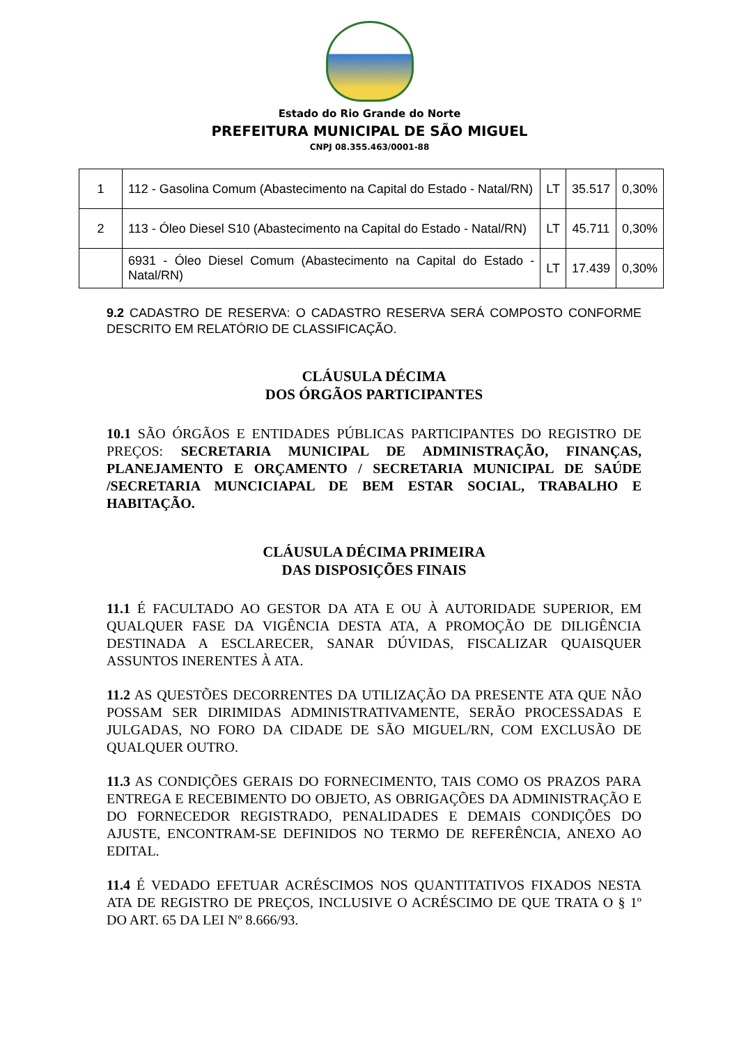Estado do Rio Grande do Norte
PREFEITURA MUNICIPAL DE SÃO MIGUEL
CNPJ 08.355.463/0001-88
| 1 | 112 - Gasolina Comum (Abastecimento na Capital do Estado - Natal/RN) | LT | 35.517 | 0,30% |
| 2 | 113 - Óleo Diesel S10 (Abastecimento na Capital do Estado - Natal/RN) | LT | 45.711 | 0,30% |
| | 6931 - Óleo Diesel Comum (Abastecimento na Capital do Estado - Natal/RN) | LT | 17.439 | 0,30% |
9.2 CADASTRO DE RESERVA: O CADASTRO RESERVA SERÁ COMPOSTO CONFORME DESCRITO EM RELATÓRIO DE CLASSIFICAÇÃO.
CLÁUSULA DÉCIMA
DOS ÓRGÃOS PARTICIPANTES
10.1 SÃO ÓRGÃOS E ENTIDADES PÚBLICAS PARTICIPANTES DO REGISTRO DE PREÇOS: SECRETARIA MUNICIPAL DE ADMINISTRAÇÃO, FINANÇAS, PLANEJAMENTO E ORÇAMENTO / SECRETARIA MUNICIPAL DE SAÚDE /SECRETARIA MUNCICIAPAL DE BEM ESTAR SOCIAL, TRABALHO E HABITAÇÃO.
CLÁUSULA DÉCIMA PRIMEIRA
DAS DISPOSIÇÕES FINAIS
11.1 É FACULTADO AO GESTOR DA ATA E OU À AUTORIDADE SUPERIOR, EM QUALQUER FASE DA VIGÊNCIA DESTA ATA, A PROMOÇÃO DE DILIGÊNCIA DESTINADA A ESCLARECER, SANAR DÚVIDAS, FISCALIZAR QUAISQUER ASSUNTOS INERENTES À ATA.
11.2 AS QUESTÕES DECORRENTES DA UTILIZAÇÃO DA PRESENTE ATA QUE NÃO POSSAM SER DIRIMIDAS ADMINISTRATIVAMENTE, SERÃO PROCESSADAS E JULGADAS, NO FORO DA CIDADE DE SÃO MIGUEL/RN, COM EXCLUSÃO DE QUALQUER OUTRO.
11.3 AS CONDIÇÕES GERAIS DO FORNECIMENTO, TAIS COMO OS PRAZOS PARA ENTREGA E RECEBIMENTO DO OBJETO, AS OBRIGAÇÕES DA ADMINISTRAÇÃO E DO FORNECEDOR REGISTRADO, PENALIDADES E DEMAIS CONDIÇÕES DO AJUSTE, ENCONTRAM-SE DEFINIDOS NO TERMO DE REFERÊNCIA, ANEXO AO EDITAL.
11.4 É VEDADO EFETUAR ACRÉSCIMOS NOS QUANTITATIVOS FIXADOS NESTA ATA DE REGISTRO DE PREÇOS, INCLUSIVE O ACRÉSCIMO DE QUE TRATA O § 1º DO ART. 65 DA LEI Nº 8.666/93.